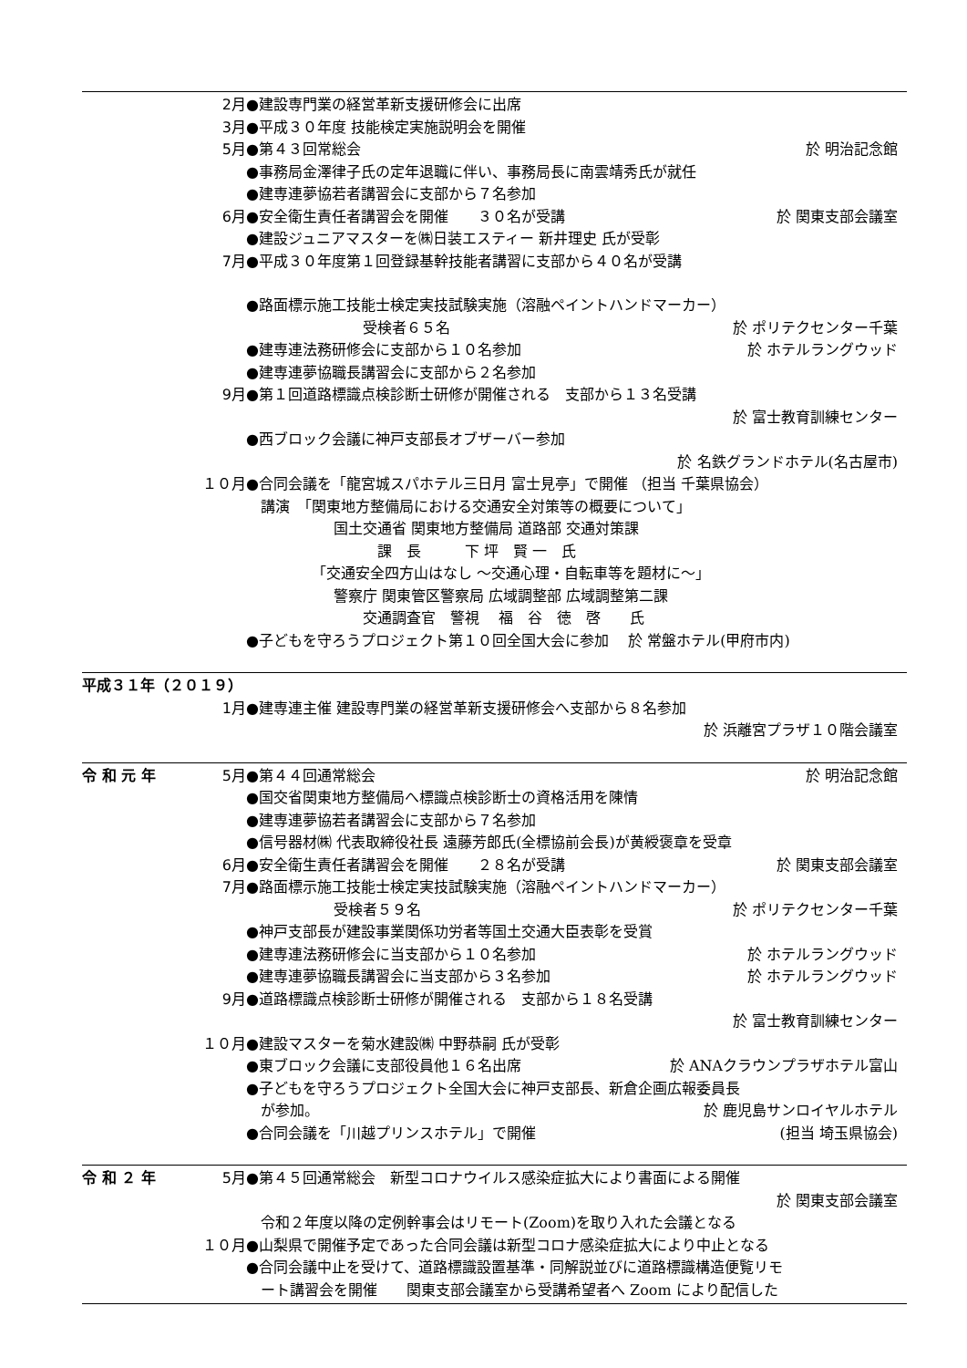2月 ●建設専門業の経営革新支援研修会に出席
3月 ●平成３０年度 技能検定実施説明会を開催
5月 ●第４３回常総会 於 明治記念館
●事務局金澤律子氏の定年退職に伴い、事務局長に南雲靖秀氏が就任
●建専連夢協若者講習会に支部から７名参加
6月 ●安全衛生責任者講習会を開催　　３０名が受講 於 関東支部会議室
●建設ジュニアマスターを㈱日装エスティー 新井理史 氏が受彰
7月 ●平成３０年度第１回登録基幹技能者講習に支部から４０名が受講
●路面標示施工技能士検定実技試験実施（溶融ペイントハンドマーカー）
　　　　　　　　受検者６５名 於 ポリテクセンター千葉
●建専連法務研修会に支部から１０名参加 於 ホテルラングウッド
●建専連夢協職長講習会に支部から２名参加
9月 ●第１回道路標識点検診断士研修が開催される　支部から１３名受講
於 富士教育訓練センター
●西ブロック会議に神戸支部長オブザーバー参加
於 名鉄グランドホテル(名古屋市)
１０月 ●合同会議を「龍宮城スパホテル三日月 富士見亭」で開催 （担当 千葉県協会）
　講演　「関東地方整備局における交通安全対策等の概要について」
　　　　　　国土交通省 関東地方整備局 道路部 交通対策課
　　　　　　　　　課　長　　　下 坪　賢 一　氏
　　　　　「交通安全四方山はなし ～交通心理・自転車等を題材に～」
　　　　　　警察庁 関東管区警察局 広域調整部 広域調整第二課
　　　　　　　　交通調査官　警視　 福　谷　徳　啓　　氏
●子どもを守ろうプロジェクト第１０回全国大会に参加　 於 常盤ホテル(甲府市内)
平成３１年（２０１９）
1月 ●建専連主催 建設専門業の経営革新支援研修会へ支部から８名参加
於 浜離宮プラザ１０階会議室
令 和 元 年 5月 ●第４４回通常総会 於 明治記念館
●国交省関東地方整備局へ標識点検診断士の資格活用を陳情
●建専連夢協若者講習会に支部から７名参加
●信号器材㈱ 代表取締役社長 遠藤芳郎氏(全標協前会長)が黄綬褒章を受章
6月 ●安全衛生責任者講習会を開催　　２８名が受講 於 関東支部会議室
7月 ●路面標示施工技能士検定実技試験実施（溶融ペイントハンドマーカー）
　　　　　　受検者５９名 於 ポリテクセンター千葉
●神戸支部長が建設事業関係功労者等国土交通大臣表彰を受賞
●建専連法務研修会に当支部から１０名参加 於 ホテルラングウッド
●建専連夢協職長講習会に当支部から３名参加 於 ホテルラングウッド
9月 ●道路標識点検診断士研修が開催される　支部から１８名受講
於 富士教育訓練センター
１０月 ●建設マスターを菊水建設㈱ 中野恭嗣 氏が受彰
●東ブロック会議に支部役員他１６名出席 於 ANAクラウンプラザホテル富山
●子どもを守ろうプロジェクト全国大会に神戸支部長、新倉企画広報委員長
　が参加。 於 鹿児島サンロイヤルホテル
●合同会議を「川越プリンスホテル」で開催 (担当 埼玉県協会)
令 和 ２ 年 5月 ●第４５回通常総会　新型コロナウイルス感染症拡大により書面による開催
於 関東支部会議室
　令和２年度以降の定例幹事会はリモート(Zoom)を取り入れた会議となる
１０月 ●山梨県で開催予定であった合同会議は新型コロナ感染症拡大により中止となる
●合同会議中止を受けて、道路標識設置基準・同解説並びに道路標識構造便覧リモ
　ート講習会を開催　　関東支部会議室から受講希望者へ Zoom により配信した